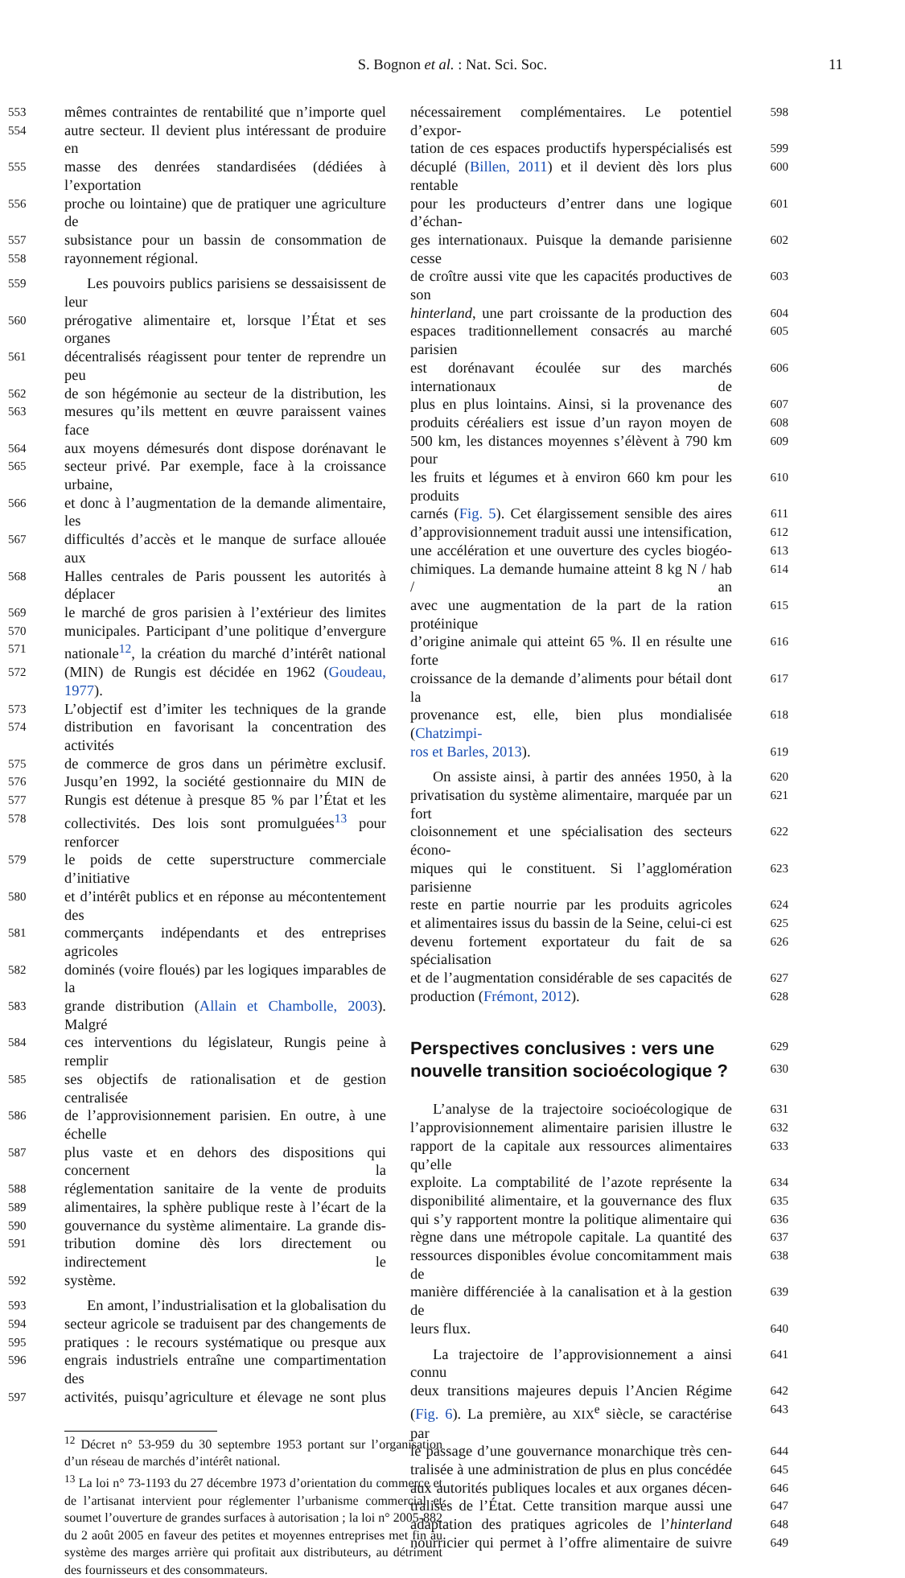S. Bognon et al. : Nat. Sci. Soc. 11
553 mêmes contraintes de rentabilité que n’importe quel
554 autre secteur. Il devient plus intéressant de produire en
555 masse des denrées standardisées (dédiées à l’exportation
556 proche ou lointaine) que de pratiquer une agriculture de
557 subsistance pour un bassin de consommation de
558 rayonnement régional.
559 Les pouvoirs publics parisiens se dessaisissent de leur
560 prérogative alimentaire et, lorsque l’État et ses organes
561 décentralisés réagissent pour tenter de reprendre un peu
562 de son hégémonie au secteur de la distribution, les
563 mesures qu’ils mettent en œuvre paraissent vaines face
564 aux moyens démesurés dont dispose dorénavant le
565 secteur privé. Par exemple, face à la croissance urbaine,
566 et donc à l’augmentation de la demande alimentaire, les
567 difficultés d’accès et le manque de surface allouée aux
568 Halles centrales de Paris poussent les autorités à déplacer
569 le marché de gros parisien à l’extérieur des limites
570 municipales. Participant d’une politique d’envergure
571 nationale<sup>12</sup>, la création du marché d’intérêt national
572 (MIN) de Rungis est décidée en 1962 (Goudeau, 1977).
573 L’objectif est d’imiter les techniques de la grande
574 distribution en favorisant la concentration des activités
575 de commerce de gros dans un périmètre exclusif.
576 Jusqu’en 1992, la société gestionnaire du MIN de
577 Rungis est détenue à presque 85 % par l’État et les
578 collectivités. Des lois sont promulguées<sup>13</sup> pour renforcer
579 le poids de cette superstructure commerciale d’initiative
580 et d’intérêt publics et en réponse au mécontentement des
581 commerçants indépendants et des entreprises agricoles
582 dominés (voire floués) par les logiques imparables de la
583 grande distribution (Allain et Chambolle, 2003). Malgré
584 ces interventions du législateur, Rungis peine à remplir
585 ses objectifs de rationalisation et de gestion centralisée
586 de l’approvisionnement parisien. En outre, à une échelle
587 plus vaste et en dehors des dispositions qui concernent la
588 réglementation sanitaire de la vente de produits
589 alimentaires, la sphère publique reste à l’écart de la
590 gouvernance du système alimentaire. La grande dis-
591 tribution domine dès lors directement ou indirectement le
592 système.
593 En amont, l’industrialisation et la globalisation du
594 secteur agricole se traduisent par des changements de
595 pratiques : le recours systématique ou presque aux
596 engrais industriels entraîne une compartimentation des
597 activités, puisqu’agriculture et élevage ne sont plus
<sup>12</sup> Décret n° 53-959 du 30 septembre 1953 portant sur l’organisation d’un réseau de marchés d’intérêt national.
<sup>13</sup> La loi n° 73-1193 du 27 décembre 1973 d’orientation du commerce et de l’artisanat intervient pour réglementer l’urbanisme commercial et soumet l’ouverture de grandes surfaces à autorisation ; la loi n° 2005-882 du 2 août 2005 en faveur des petites et moyennes entreprises met fin au système des marges arrière qui profitait aux distributeurs, au détriment des fournisseurs et des consommateurs.
nécessairement complémentaires. Le potentiel d’expor- 598
tation de ces espaces productifs hyperspécialisés est 599
décuplé (Billen, 2011) et il devient dès lors plus rentable 600
pour les producteurs d’entrer dans une logique d’échan- 601
ges internationaux. Puisque la demande parisienne cesse 602
de croître aussi vite que les capacités productives de son 603
hinterland, une part croissante de la production des 604
espaces traditionnellement consacrés au marché parisien 605
est dorénavant écoulée sur des marchés internationaux de 606
plus en plus lointains. Ainsi, si la provenance des 607
produits céréaliers est issue d’un rayon moyen de 608
500 km, les distances moyennes s’élèvent à 790 km pour 609
les fruits et légumes et à environ 660 km pour les produits 610
carnés (Fig. 5). Cet élargissement sensible des aires 611
d’approvisionnement traduit aussi une intensification, 612
une accélération et une ouverture des cycles biogéo- 613
chimiques. La demande humaine atteint 8 kg N / hab / an 614
avec une augmentation de la part de la ration protéinique 615
d’origine animale qui atteint 65 %. Il en résulte une forte 616
croissance de la demande d’aliments pour bétail dont la 617
provenance est, elle, bien plus mondialisée (Chatzimpi- 618
ros et Barles, 2013). 619
On assiste ainsi, à partir des années 1950, à la 620
privatisation du système alimentaire, marquée par un fort 621
cloisonnement et une spécialisation des secteurs écono- 622
miques qui le constituent. Si l’agglomération parisienne 623
reste en partie nourrie par les produits agricoles 624
et alimentaires issus du bassin de la Seine, celui-ci est 625
devenu fortement exportateur du fait de sa spécialisation 626
et de l’augmentation considérable de ses capacités de 627
production (Frémont, 2012). 628
Perspectives conclusives : vers une
629
nouvelle transition socioécologique ?
630
L’analyse de la trajectoire socioécologique de 631
l’approvisionnement alimentaire parisien illustre le 632
rapport de la capitale aux ressources alimentaires qu’elle 633
exploite. La comptabilité de l’azote représente la 634
disponibilité alimentaire, et la gouvernance des flux 635
qui s’y rapportent montre la politique alimentaire qui 636
règne dans une métropole capitale. La quantité des 637
ressources disponibles évolue concomitamment mais de 638
manière différenciée à la canalisation et à la gestion de 639
leurs flux. 640
La trajectoire de l’approvisionnement a ainsi connu 641
deux transitions majeures depuis l’Ancien Régime 642
(Fig. 6). La première, au XIX<sup>e</sup> siècle, se caractérise par 643
le passage d’une gouvernance monarchique très cen- 644
tralisée à une administration de plus en plus concédée 645
aux autorités publiques locales et aux organes décen- 646
tralisés de l’État. Cette transition marque aussi une 647
adaptation des pratiques agricoles de l’hinterland 648
nourricier qui permet à l’offre alimentaire de suivre 649